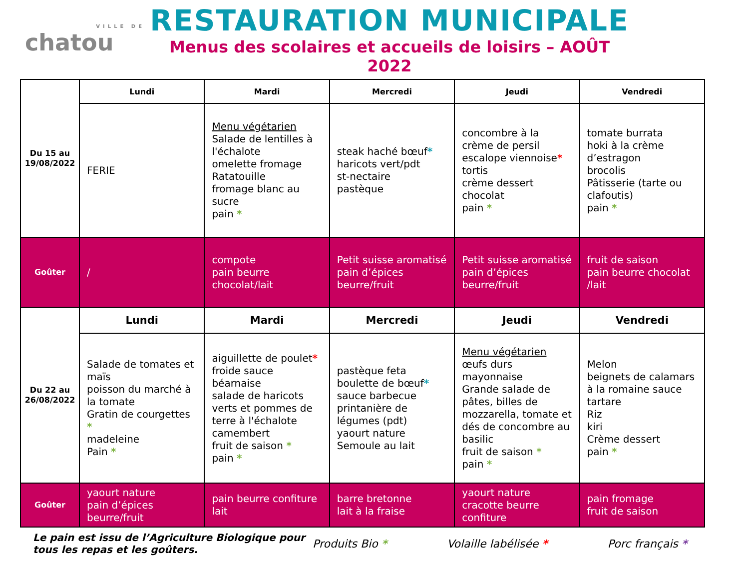VILLE DE
chatou
RESTAURATION MUNICIPALE
Menus des scolaires et accueils de loisirs – AOÛT 2022
| Du 15 au 19/08/2022 | Lundi | Mardi | Mercredi | Jeudi | Vendredi |
| | FERIE | Menu végétarien Salade de lentilles à l'échalote omelette fromage Ratatouille fromage blanc au sucre pain * | steak haché bœuf * haricots vert/pdt st-nectaire pastèque | concombre à la crème de persil escalope viennoise * tortis crème dessert chocolat pain * | tomate burrata hoki à la crème d’estragon brocolis Pâtisserie (tarte ou clafoutis) pain * |
| Goûter | / | compote pain beurre chocolat/lait | Petit suisse aromatisé pain d’épices beurre/fruit | Petit suisse aromatisé pain d’épices beurre/fruit | fruit de saison pain beurre chocolat /lait |
| Du 22 au 26/08/2022 | Lundi | Mardi | Mercredi | Jeudi | Vendredi |
| | Salade de tomates et maïs poisson du marché à la tomate Gratin de courgettes * madeleine Pain * | aiguillette de poulet * froide sauce béarnaise salade de haricots verts et pommes de terre à l'échalote camembert fruit de saison * pain * | pastèque feta boulette de bœuf * sauce barbecue printanière de légumes (pdt) yaourt nature Semoule au lait | Menu végétarien œufs durs mayonnaise Grande salade de pâtes, billes de mozzarella, tomate et dés de concombre au basilic fruit de saison * pain * | Melon beignets de calamars à la romaine sauce tartare Riz kiri Crème dessert pain * |
| Goûter | yaourt nature pain d’épices beurre/fruit | pain beurre confiture lait | barre bretonne lait à la fraise | yaourt nature cracotte beurre confiture | pain fromage fruit de saison |
Le pain est issu de l’Agriculture Biologique pour tous les repas et les goûters. Produits Bio * Volaille labélisée * Porc français *